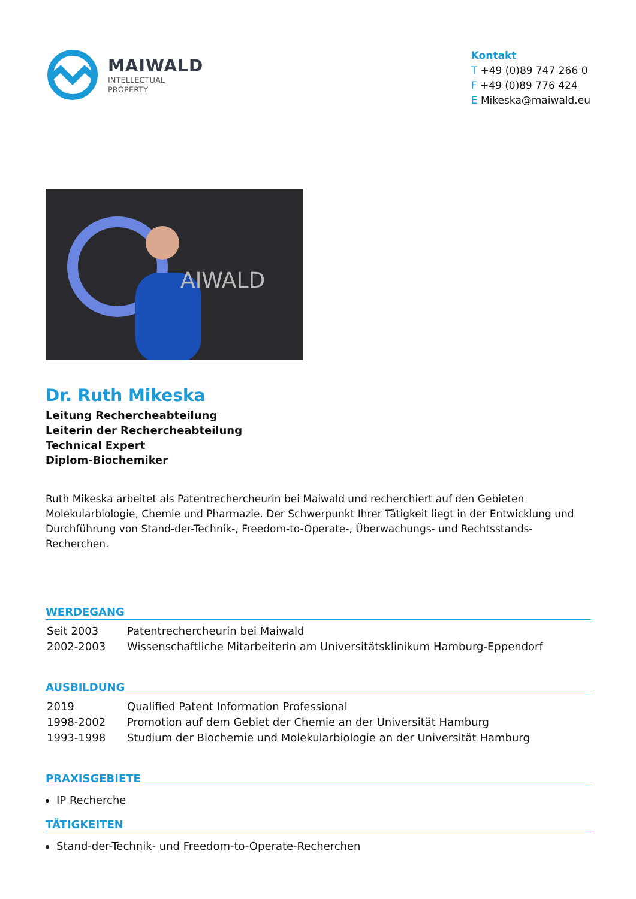MAIWALD
INTELLECTUAL
PROPERTY
Kontakt
T +49 (0)89 747 266 0
F +49 (0)89 776 424
E Mikeska@maiwald.eu
AIWALD
Dr. Ruth Mikeska
Leitung Rechercheabteilung
Leiterin der Rechercheabteilung
Technical Expert
Diplom-Biochemiker
Ruth Mikeska arbeitet als Patentrechercheurin bei Maiwald und recherchiert auf den Gebieten Molekularbiologie, Chemie und Pharmazie. Der Schwerpunkt Ihrer Tätigkeit liegt in der Entwicklung und Durchführung von Stand-der-Technik-, Freedom-to-Operate-, Überwachungs- und Rechtsstands-Recherchen.
WERDEGANG
| Seit 2003 | Patentrechercheurin bei Maiwald |
| 2002-2003 | Wissenschaftliche Mitarbeiterin am Universitätsklinikum Hamburg-Eppendorf |
AUSBILDUNG
| 2019 | Qualified Patent Information Professional |
| 1998-2002 | Promotion auf dem Gebiet der Chemie an der Universität Hamburg |
| 1993-1998 | Studium der Biochemie und Molekularbiologie an der Universität Hamburg |
PRAXISGEBIETE
IP Recherche
TÄTIGKEITEN
Stand-der-Technik- und Freedom-to-Operate-Recherchen